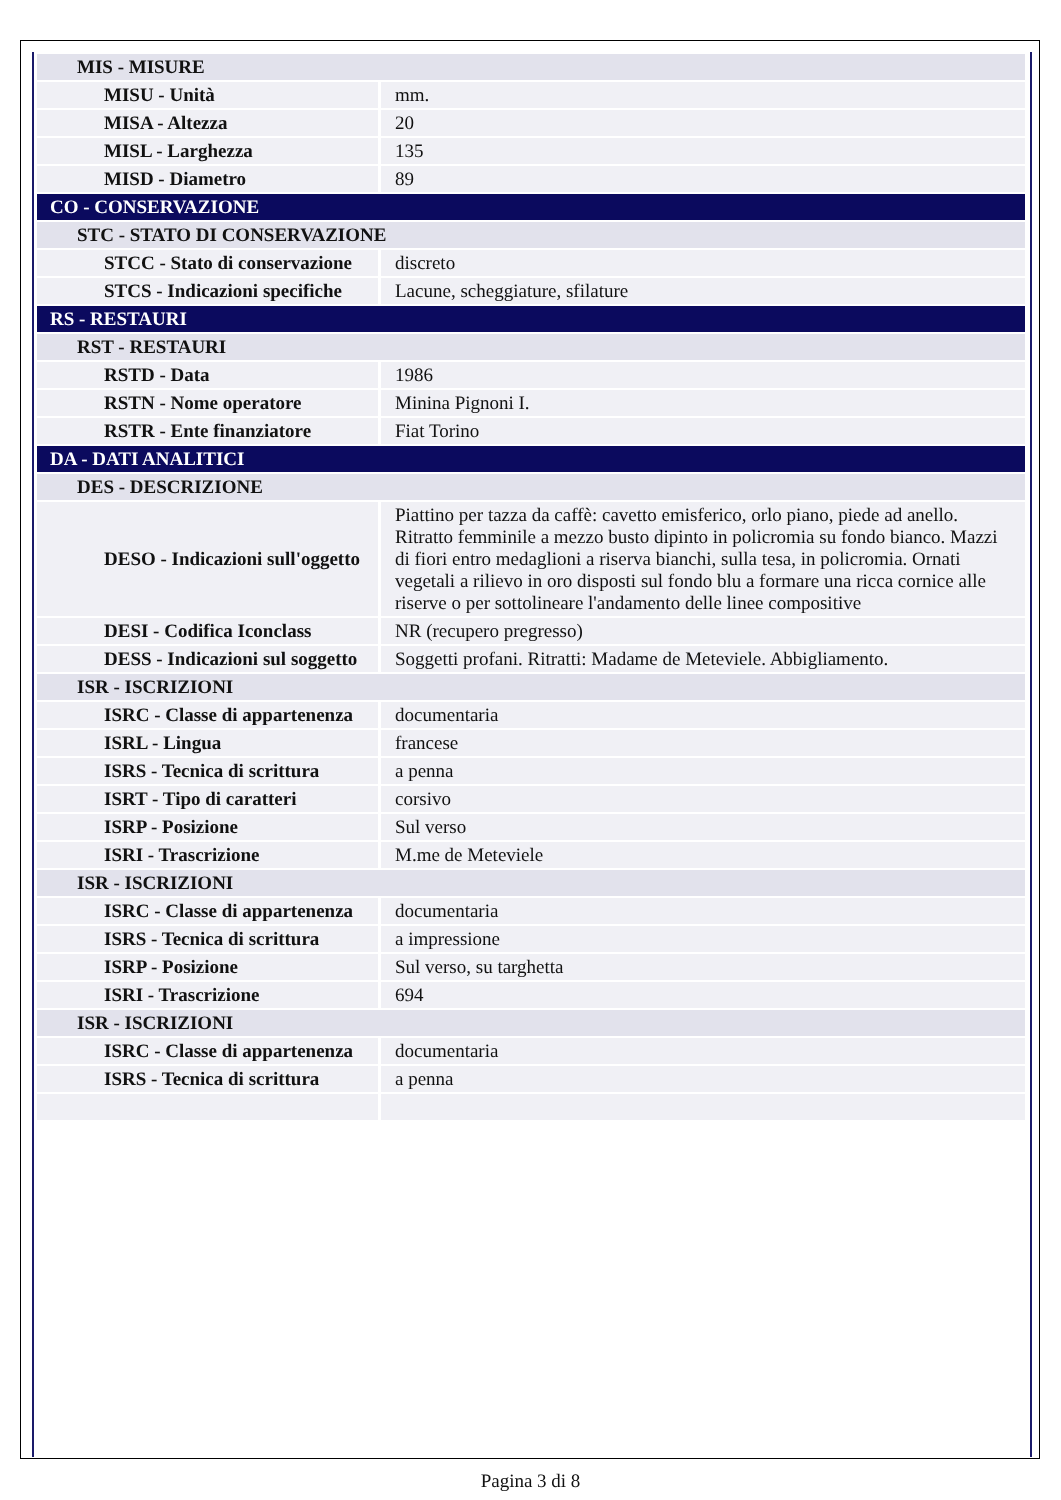| MIS - MISURE | |
| MISU - Unità | mm. |
| MISA - Altezza | 20 |
| MISL - Larghezza | 135 |
| MISD - Diametro | 89 |
| CO - CONSERVAZIONE | |
| STC - STATO DI CONSERVAZIONE | |
| STCC - Stato di conservazione | discreto |
| STCS - Indicazioni specifiche | Lacune, scheggiature, sfilature |
| RS - RESTAURI | |
| RST - RESTAURI | |
| RSTD - Data | 1986 |
| RSTN - Nome operatore | Minina Pignoni I. |
| RSTR - Ente finanziatore | Fiat Torino |
| DA - DATI ANALITICI | |
| DES - DESCRIZIONE | |
| DESO - Indicazioni sull'oggetto | Piattino per tazza da caffè: cavetto emisferico, orlo piano, piede ad anello. Ritratto femminile a mezzo busto dipinto in policromia su fondo bianco. Mazzi di fiori entro medaglioni a riserva bianchi, sulla tesa, in policromia. Ornati vegetali a rilievo in oro disposti sul fondo blu a formare una ricca cornice alle riserve o per sottolineare l'andamento delle linee compositive |
| DESI - Codifica Iconclass | NR (recupero pregresso) |
| DESS - Indicazioni sul soggetto | Soggetti profani. Ritratti: Madame de Meteviele. Abbigliamento. |
| ISR - ISCRIZIONI | |
| ISRC - Classe di appartenenza | documentaria |
| ISRL - Lingua | francese |
| ISRS - Tecnica di scrittura | a penna |
| ISRT - Tipo di caratteri | corsivo |
| ISRP - Posizione | Sul verso |
| ISRI - Trascrizione | M.me de Meteviele |
| ISR - ISCRIZIONI | |
| ISRC - Classe di appartenenza | documentaria |
| ISRS - Tecnica di scrittura | a impressione |
| ISRP - Posizione | Sul verso, su targhetta |
| ISRI - Trascrizione | 694 |
| ISR - ISCRIZIONI | |
| ISRC - Classe di appartenenza | documentaria |
| ISRS - Tecnica di scrittura | a penna |
Pagina 3 di 8